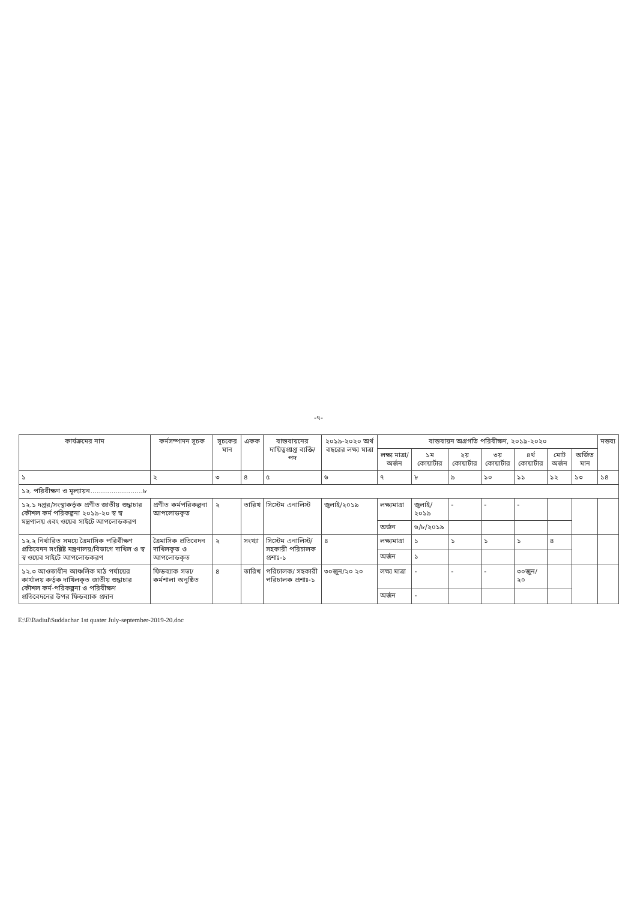-৭-
| কার্যক্রমের নাম | কর্মসম্পাদন সূচক | সূচকের মান | একক | বাস্তবায়নের দায়িত্বপ্রাপ্ত ব্যক্তি/পদ | ২০১৯-২০২০ অর্থ বছরের লক্ষ্য মাত্রা | বাস্তবায়ন অগ্রগতি পরিবীক্ষণ, ২০১৯-২০২০ | | | | | | | মন্তব্য |
| --- | --- | --- | --- | --- | --- | --- | --- | --- | --- | --- | --- | --- | --- |
| | | | | | | লক্ষ্য মাত্রা/ অর্জন | ১ম কোয়ার্টার | ২য় কোয়ার্টার | ৩য় কোয়ার্টার | ৪র্থ কোয়ার্টার | মোট অর্জন | অর্জিত মান | |
| ১ | ২ | ৩ | ৪ | ৫ | ৬ | ৭ | ৮ | ৯ | ১০ | ১১ | ১২ | ১৩ | ১৪ |
| ১২. পরিবীক্ষণ ও মূল্যায়ন.........................৮ | | | | | | | | | | | | | |
| ১২.১ দপ্তর/সংস্থাকর্তৃক প্রণীত জাতীয় শুদ্ধাচার কৌশল কর্ম পরিকল্পনা ২০১৯-২০ স্ব স্ব মন্ত্রণালয় এবং ওয়েব সাইটে আপলোডকরণ | প্রণীত কর্মপরিকল্পনা আপলোডকৃত | ২ | তারিখ | সিস্টেম এনালিস্ট | জুলাই/২০১৯ | লক্ষ্যমাত্রা | জুলাই/২০১৯ | - | - | - | | | |
| | | | | | | অর্জন | ৬/৮/২০১৯ | | | | | | |
| ১২.২ নির্ধারিত সময়ে ত্রৈমাসিক পরিবীক্ষণ প্রতিবেদন সংশ্লিষ্ট মন্ত্রণালয়/বিভাগে দাখিল ও স্ব স্ব ওয়েব সাইটে আপলোডকরণ | ত্রৈমাসিক প্রতিবেদন দাখিলকৃত ও আপলোডকৃত | ২ | সংখ্যা | সিস্টেম এনালিস্ট/ সহকারী পরিচালক প্রশাঃ-১ | ৪ | লক্ষ্যমাত্রা | ১ | ১ | ১ | ১ | ৪ | | |
| | | | | | | অর্জন | ১ | | | | | | |
| ১২.৩ আওতাধীন আঞ্চলিক মাঠ পর্যায়ের কার্যালয় কর্তৃক দাখিলকৃত জাতীয় শুদ্ধাচার কৌশল কর্ম-পরিকল্পনা ও পরিবীক্ষণ প্রতিবেদনের উপর ফিডব্যাক প্রদান | ফিডব্যাক সভা/কর্মশালা অনুষ্ঠিত | ৪ | তারিখ | পরিচালক/ সহকারী পরিচালক প্রশাঃ-১ | ৩০জুন/২০ ২০ | লক্ষ্য মাত্রা | - | - | - | ৩০জুন/২০ | | | |
| | | | | | | অর্জন | - | | | | | | |
E:\E\Badiul\Suddachar 1st quater July-september-2019-20.doc